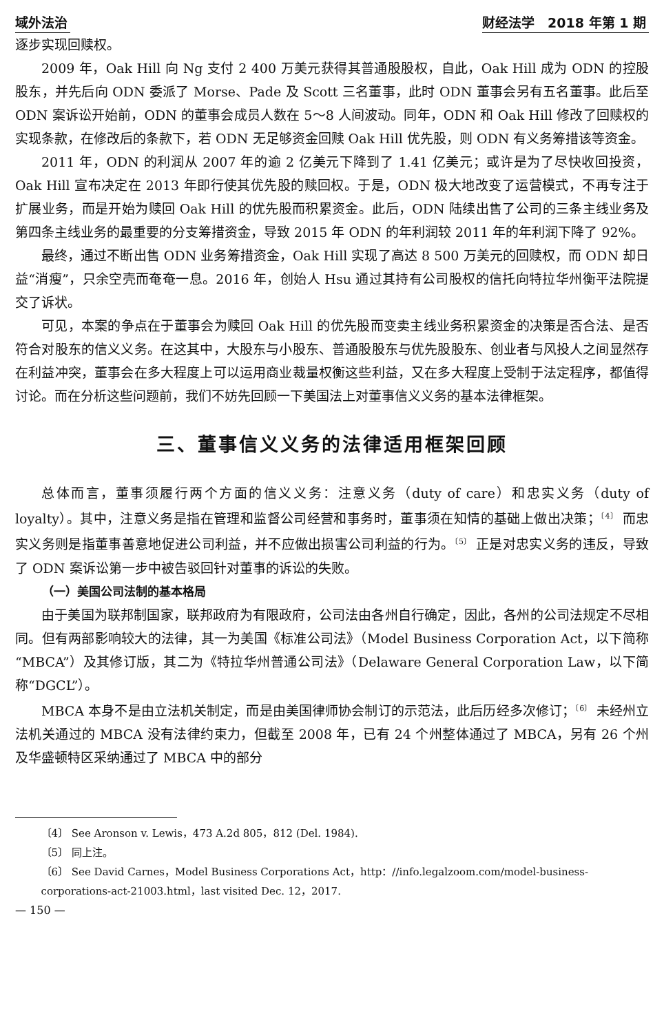域外法治 财经法学　2018 年第 1 期
逐步实现回赎权。
2009 年，Oak Hill 向 Ng 支付 2 400 万美元获得其普通股股权，自此，Oak Hill 成为 ODN 的控股股东，并先后向 ODN 委派了 Morse、Pade 及 Scott 三名董事，此时 ODN 董事会另有五名董事。此后至 ODN 案诉讼开始前，ODN 的董事会成员人数在 5～8 人间波动。同年，ODN 和 Oak Hill 修改了回赎权的实现条款，在修改后的条款下，若 ODN 无足够资金回赎 Oak Hill 优先股，则 ODN 有义务筹措该等资金。
2011 年，ODN 的利润从 2007 年的逾 2 亿美元下降到了 1.41 亿美元；或许是为了尽快收回投资，Oak Hill 宣布决定在 2013 年即行使其优先股的赎回权。于是，ODN 极大地改变了运营模式，不再专注于扩展业务，而是开始为赎回 Oak Hill 的优先股而积累资金。此后，ODN 陆续出售了公司的三条主线业务及第四条主线业务的最重要的分支筹措资金，导致 2015 年 ODN 的年利润较 2011 年的年利润下降了 92%。
最终，通过不断出售 ODN 业务筹措资金，Oak Hill 实现了高达 8 500 万美元的回赎权，而 ODN 却日益“消瘦”，只余空壳而奄奄一息。2016 年，创始人 Hsu 通过其持有公司股权的信托向特拉华州衡平法院提交了诉状。
可见，本案的争点在于董事会为赎回 Oak Hill 的优先股而变卖主线业务积累资金的决策是否合法、是否符合对股东的信义义务。在这其中，大股东与小股东、普通股股东与优先股股东、创业者与风投人之间显然存在利益冲突，董事会在多大程度上可以运用商业裁量权衡这些利益，又在多大程度上受制于法定程序，都值得讨论。而在分析这些问题前，我们不妨先回顾一下美国法上对董事信义义务的基本法律框架。
三、董事信义义务的法律适用框架回顾
总体而言，董事须履行两个方面的信义义务：注意义务（duty of care）和忠实义务（duty of loyalty）。其中，注意义务是指在管理和监督公司经营和事务时，董事须在知情的基础上做出决策；<sup>〔4〕</sup> 而忠实义务则是指董事善意地促进公司利益，并不应做出损害公司利益的行为。<sup>〔5〕</sup> 正是对忠实义务的违反，导致了 ODN 案诉讼第一步中被告驳回针对董事的诉讼的失败。
（一）美国公司法制的基本格局
由于美国为联邦制国家，联邦政府为有限政府，公司法由各州自行确定，因此，各州的公司法规定不尽相同。但有两部影响较大的法律，其一为美国《标准公司法》（Model Business Corporation Act，以下简称“MBCA”）及其修订版，其二为《特拉华州普通公司法》（Delaware General Corporation Law，以下简称“DGCL”）。
MBCA 本身不是由立法机关制定，而是由美国律师协会制订的示范法，此后历经多次修订；<sup>〔6〕</sup> 未经州立法机关通过的 MBCA 没有法律约束力，但截至 2008 年，已有 24 个州整体通过了 MBCA，另有 26 个州及华盛顿特区采纳通过了 MBCA 中的部分
〔4〕 See Aronson v. Lewis，473 A.2d 805，812 (Del. 1984).
〔5〕 同上注。
〔6〕 See David Carnes，Model Business Corporations Act，http：//info.legalzoom.com/model-business-corporations-act-21003.html，last visited Dec. 12，2017.
— 150 —